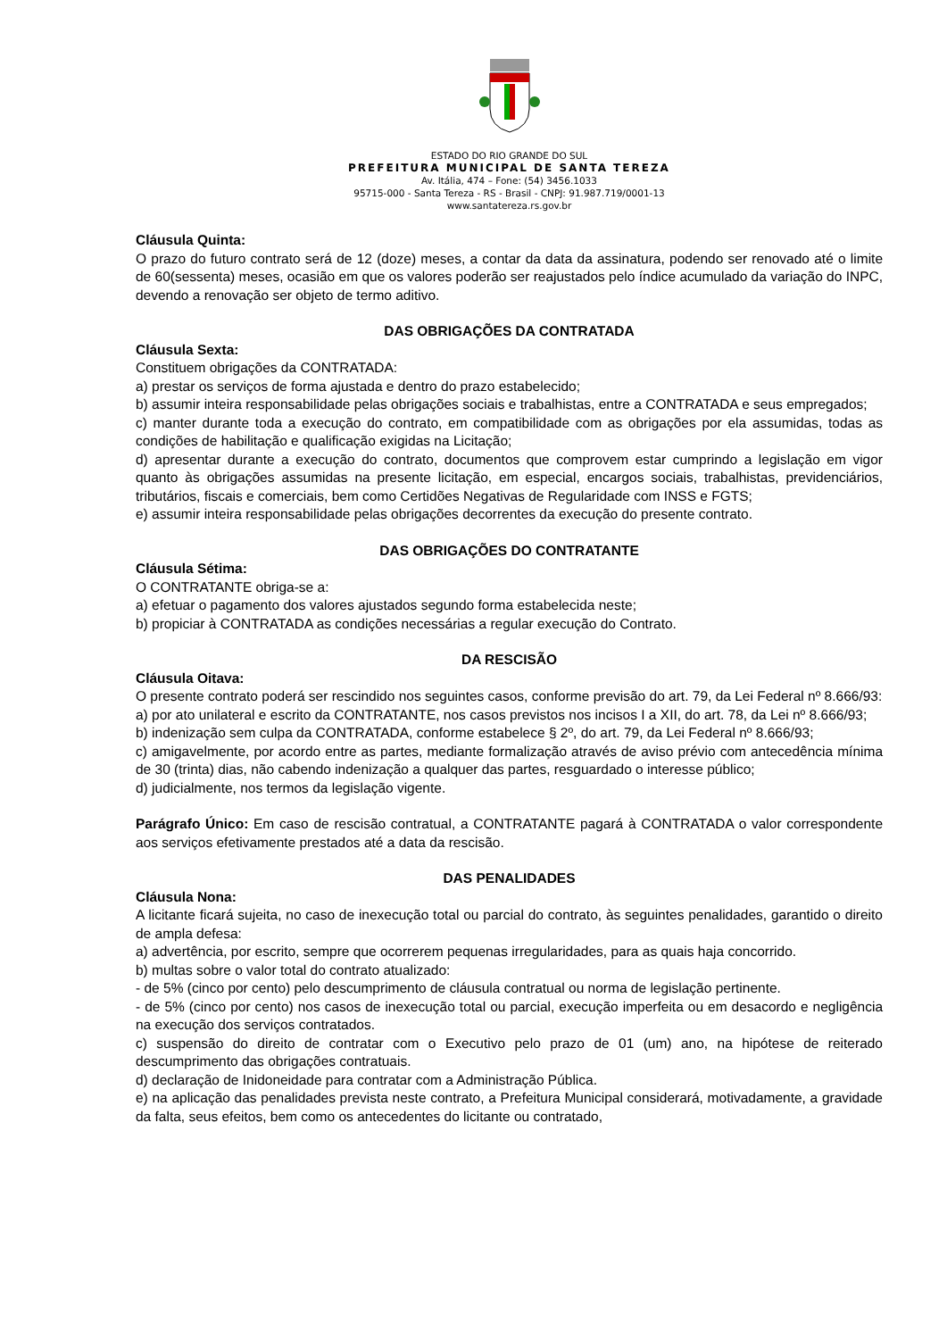ESTADO DO RIO GRANDE DO SUL
PREFEITURA MUNICIPAL DE SANTA TEREZA
Av. Itália, 474 – Fone: (54) 3456.1033
95715-000 - Santa Tereza - RS - Brasil - CNPJ: 91.987.719/0001-13
www.santatereza.rs.gov.br
Cláusula Quinta:
O prazo do futuro contrato será de 12 (doze) meses, a contar da data da assinatura, podendo ser renovado até o limite de 60(sessenta) meses, ocasião em que os valores poderão ser reajustados pelo índice acumulado da variação do INPC, devendo a renovação ser objeto de termo aditivo.
DAS OBRIGAÇÕES DA CONTRATADA
Cláusula Sexta:
Constituem obrigações da CONTRATADA:
a) prestar os serviços de forma ajustada e dentro do prazo estabelecido;
b) assumir inteira responsabilidade pelas obrigações sociais e trabalhistas, entre a CONTRATADA e seus empregados;
c) manter durante toda a execução do contrato, em compatibilidade com as obrigações por ela assumidas, todas as condições de habilitação e qualificação exigidas na Licitação;
d) apresentar durante a execução do contrato, documentos que comprovem estar cumprindo a legislação em vigor quanto às obrigações assumidas na presente licitação, em especial, encargos sociais, trabalhistas, previdenciários, tributários, fiscais e comerciais, bem como Certidões Negativas de Regularidade com INSS e FGTS;
e) assumir inteira responsabilidade pelas obrigações decorrentes da execução do presente contrato.
DAS OBRIGAÇÕES DO CONTRATANTE
Cláusula Sétima:
O CONTRATANTE obriga-se a:
a) efetuar o pagamento dos valores ajustados segundo forma estabelecida neste;
b) propiciar à CONTRATADA as condições necessárias a regular execução do Contrato.
DA RESCISÃO
Cláusula Oitava:
O presente contrato poderá ser rescindido nos seguintes casos, conforme previsão do art. 79, da Lei Federal nº 8.666/93:
a) por ato unilateral e escrito da CONTRATANTE, nos casos previstos nos incisos I a XII, do art. 78, da Lei nº 8.666/93;
b) indenização sem culpa da CONTRATADA, conforme estabelece § 2º, do art. 79, da Lei Federal nº 8.666/93;
c) amigavelmente, por acordo entre as partes, mediante formalização através de aviso prévio com antecedência mínima de 30 (trinta) dias, não cabendo indenização a qualquer das partes, resguardado o interesse público;
d) judicialmente, nos termos da legislação vigente.
Parágrafo Único: Em caso de rescisão contratual, a CONTRATANTE pagará à CONTRATADA o valor correspondente aos serviços efetivamente prestados até a data da rescisão.
DAS PENALIDADES
Cláusula Nona:
A licitante ficará sujeita, no caso de inexecução total ou parcial do contrato, às seguintes penalidades, garantido o direito de ampla defesa:
a) advertência, por escrito, sempre que ocorrerem pequenas irregularidades, para as quais haja concorrido.
b) multas sobre o valor total do contrato atualizado:
- de 5% (cinco por cento) pelo descumprimento de cláusula contratual ou norma de legislação pertinente.
- de 5% (cinco por cento) nos casos de inexecução total ou parcial, execução imperfeita ou em desacordo e negligência na execução dos serviços contratados.
c) suspensão do direito de contratar com o Executivo pelo prazo de 01 (um) ano, na hipótese de reiterado descumprimento das obrigações contratuais.
d) declaração de Inidoneidade para contratar com a Administração Pública.
e) na aplicação das penalidades prevista neste contrato, a Prefeitura Municipal considerará, motivadamente, a gravidade da falta, seus efeitos, bem como os antecedentes do licitante ou contratado,